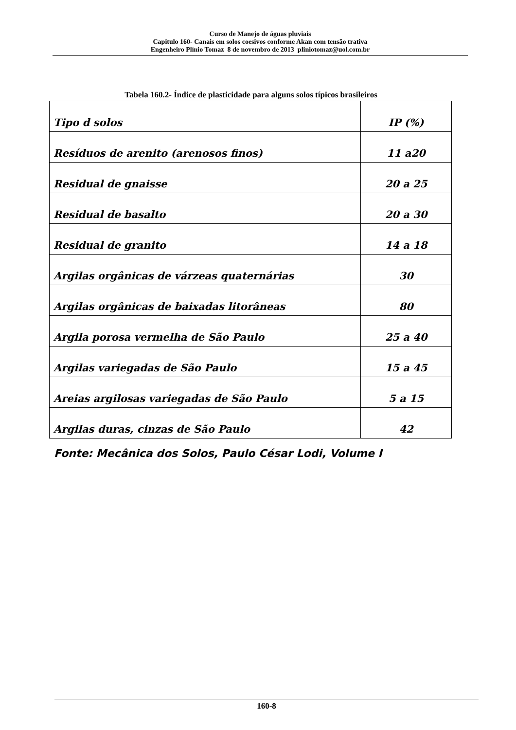Curso de Manejo de águas pluviais
Capitulo 160- Canais em solos coesivos conforme Akan com tensão trativa
Engenheiro Plínio Tomaz 8 de novembro de 2013 pliniotomaz@uol.com.br
Tabela 160.2- Índice de plasticidade para alguns solos típicos brasileiros
| Tipo d solos | IP (%) |
| --- | --- |
| Resíduos de arenito (arenosos finos) | 11 a20 |
| Residual de gnaisse | 20 a 25 |
| Residual de basalto | 20 a 30 |
| Residual de granito | 14 a 18 |
| Argilas orgânicas de várzeas quaternárias | 30 |
| Argilas orgânicas de baixadas litorâneas | 80 |
| Argila porosa vermelha de São Paulo | 25 a 40 |
| Argilas variegadas de São Paulo | 15 a 45 |
| Areias argilosas variegadas de São Paulo | 5 a 15 |
| Argilas duras, cinzas de São Paulo | 42 |
Fonte: Mecânica dos Solos, Paulo César Lodi, Volume I
160-8